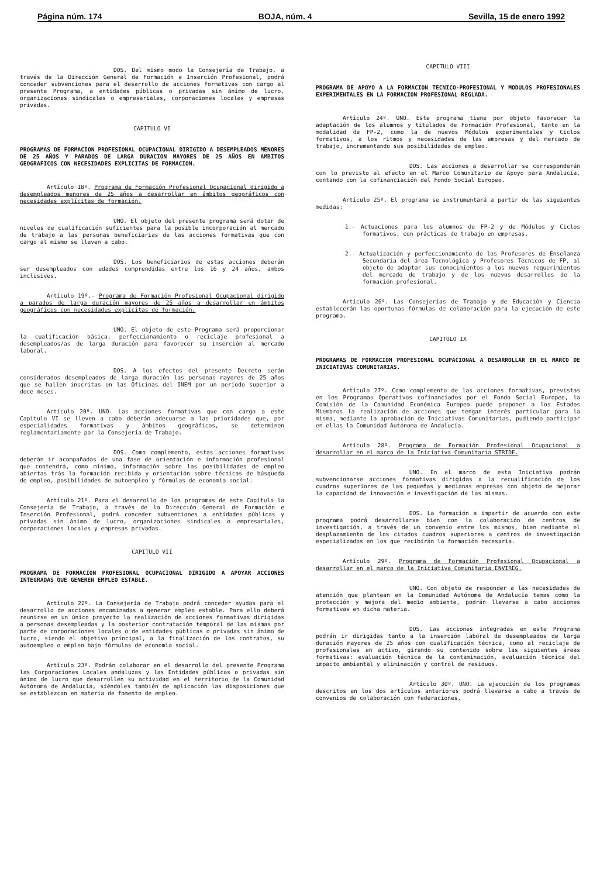Página núm. 174 BOJA, núm. 4 Sevilla, 15 de enero 1992
DOS. Del mismo modo la Consejería de Trabajo, a través de la Dirección General de Formación e Inserción Profesional, podrá conceder subvenciones para el desarrollo de acciones formativas con cargo al presente Programa, a entidades públicas o privadas sin ánimo de lucro, organizaciones sindicales o empresariales, corporaciones locales y empresas privadas.
CAPITULO VI
PROGRAMAS DE FORMACION PROFESIONAL OCUPACIONAL DIRIGIDO A DESEMPLEADOS MENORES DE 25 AÑOS Y PARADOS DE LARGA DURACION MAYORES DE 25 AÑOS EN AMBITOS GEOGRAFICOS CON NECESIDADES EXPLICITAS DE FORMACION.
Artículo 18º. Programa de Formación Profesional Ocupacional dirigido a desempleados menores de 25 años a desarrollar en ámbitos geográficos con necesidades explícitas de formación.
UNO. El objeto del presente programa será dotar de niveles de cualificación suficientes para la posible incorporación al mercado de trabajo a las personas beneficiarias de las acciones formativas que con cargo al mismo se lleven a cabo.
DOS. Los beneficiarios de estas acciones deberán ser desempleados con edades comprendidas entre los 16 y 24 años, ambos inclusives.
Artículo 19º.- Programa de Formación Profesional Ocupacional dirigido a parados de larga duración mayores de 25 años a desarrollar en ámbitos geográficos con necesidades explícitas de formación.
UNO. El objeto de este Programa será proporcionar la cualificación básica, perfeccionamiento o reciclaje profesional a desempleados/as de larga duración para favorecer su inserción al mercado laboral.
DOS. A los efectos del presente Decreto serán considerados desempleados de larga duración las personas mayores de 25 años que se hallen inscritas en las Oficinas del INEM por un período superior a doce meses.
Artículo 20º. UNO. Las acciones formativas que con cargo a este Capítulo VI se lleven a cabo deberán adecuarse a las prioridades que, por especialidades formativas y ámbitos geográficos, se determinen reglamentariamente por la Consejería de Trabajo.
DOS. Como complemento, estas acciones formativas deberán ir acompañadas de una fase de orientación e información profesional que contendrá, como mínimo, información sobre las posibilidades de empleo abiertas trás la formación recibida y orientación sobre técnicas de búsqueda de empleo, posibilidades de autoempleo y fórmulas de economía social.
Artículo 21º. Para el desarrollo de los programas de este Capítulo la Consejería de Trabajo, a través de la Dirección General de Formación e Inserción Profesional, podrá conceder subvenciones a entidades públicas y privadas sin ánimo de lucro, organizaciones sindicales o empresariales, corporaciones locales y empresas privadas.
CAPITULO VII
PROGRAMA DE FORMACION PROFESIONAL OCUPACIONAL DIRIGIDO A APOYAR ACCIONES INTEGRADAS QUE GENEREN EMPLEO ESTABLE.
Artículo 22º. La Consejería de Trabajo podrá conceder ayudas para el desarrollo de acciones encaminadas a generar empleo estable. Para ello deberá reunirse en un único proyecto la realización de acciones formativas dirigidas a personas desempleadas y la posterior contratación temporal de las mismas por parte de corporaciones locales o de entidades públicas o privadas sin ánimo de lucro, siendo el objetivo principal, a la finalización de los contratos, su autoempleo o empleo bajo fórmulas de economía social.
Artículo 23º. Podrán colaborar en el desarrollo del presente Programa las Corporaciones Locales andaluzas y las Entidades públicas o privadas sin ánimo de lucro que desarrollen su actividad en el territorio de la Comunidad Autónoma de Andalucía, siéndoles también de aplicación las disposiciones que se establezcan en materia de fomento de empleo.
CAPITULO VIII
PROGRAMA DE APOYO A LA FORMACION TECNICO-PROFESIONAL Y MODULOS PROFESIONALES EXPERIMENTALES EN LA FORMACION PROFESIONAL REGLADA.
Artículo 24º. UNO. Este programa tiene por objeto favorecer la adaptación de los alumnos y titulados de Formación Profesional, tanto en la modalidad de FP-2, como la de nuevos Módulos experimentales y Ciclos formativos, a los ritmos y necesidades de las empresas y del mercado de trabajo, incrementando sus posibilidades de empleo.
DOS. Las acciones a desarrollar se corresponderán con lo previsto al efecto en el Marco Comunitario de Apoyo para Andalucía, contando con la cofinanciación del Fondo Social Europeo.
Artículo 25º. El programa se instrumentará a partir de las siguientes medidas:
1.- Actuaciones para los alumnos de FP-2 y de Módulos y Ciclos formativos, con prácticas de trabajo en empresas.
2.- Actualización y perfeccionamiento de los Profesores de Enseñanza Secundaria del área Tecnológica y Profesores Técnicos de FP, al objeto de adaptar sus conocimientos a los nuevos requerimientos del mercado de trabajo y de los nuevos desarrollos de la formación profesional.
Artículo 26º. Las Consejerías de Trabajo y de Educación y Ciencia establecerán las oportunas fórmulas de colaboración para la ejecución de este programa.
CAPITULO IX
PROGRAMAS DE FORMACION PROFESIONAL OCUPACIONAL A DESARROLLAR EN EL MARCO DE INICIATIVAS COMUNITARIAS.
Artículo 27º. Como complemento de las acciones formativas, previstas en los Programas Operativos cofinanciados por el Fondo Social Europeo, la Comisión de la Comunidad Económica Europea puede proponer a los Estados Miembros la realización de acciones que tengan interés particular para la misma, mediante la aprobación de Iniciativas Comunitarias, pudiendo participar en ellas la Comunidad Autónoma de Andalucía.
Artículo 28º. Programa de Formación Profesional Ocupacional a desarrollar en el marco de la Iniciativa Comunitaria STRIDE.
UNO. En el marco de esta Iniciativa podrán subvencionarse acciones formativas dirigidas a la recualificación de los cuadros superiores de las pequeñas y medianas empresas con objeto de mejorar la capacidad de innovación e investigación de las mismas.
DOS. La formación a impartir de acuerdo con este programa podrá desarrollarse bien con la colaboración de centros de investigación, a través de un convenio entre los mismos, bien mediante el desplazamiento de los citados cuadros superiores a centros de investigación especializados en los que recibirán la formación necesaria.
Artículo 29º. Programa de Formación Profesional Ocupacional a desarrollar en el marco de la Iniciativa Comunitaria ENVIREG.
UNO. Con objeto de responder a las necesidades de atención que plantean en la Comunidad Autónoma de Andalucía temas como la protección y mejora del medio ambiente, podrán llevarse a cabo acciones formativas en dicha materia.
DOS. Las acciones integradas en este Programa podrán ir dirigidas tanto a la inserción laboral de desempleados de larga duración mayores de 25 años con cualificación técnica, como al reciclaje de profesionales en activo, girando su contenido sobre las siguientes áreas formativas: evaluación técnica de la contaminación, evaluación técnica del impacto ambiental y eliminación y control de residuos.
Artículo 30º. UNO. La ejecución de los programas descritos en los dos artículos anteriores podrá llevarse a cabo a través de convenios de colaboración con federaciones,